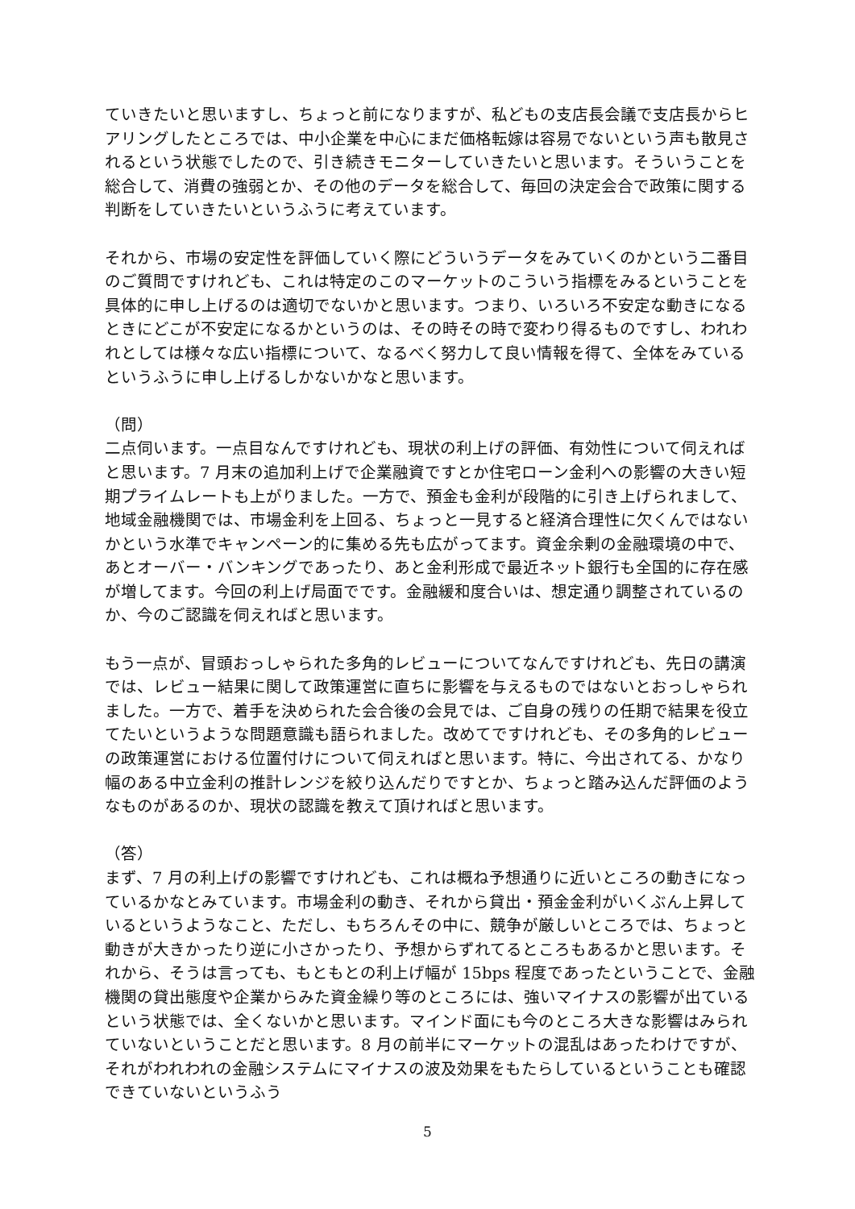ていきたいと思いますし、ちょっと前になりますが、私どもの支店長会議で支店長からヒアリングしたところでは、中小企業を中心にまだ価格転嫁は容易でないという声も散見されるという状態でしたので、引き続きモニターしていきたいと思います。そういうことを総合して、消費の強弱とか、その他のデータを総合して、毎回の決定会合で政策に関する判断をしていきたいというふうに考えています。
それから、市場の安定性を評価していく際にどういうデータをみていくのかという二番目のご質問ですけれども、これは特定のこのマーケットのこういう指標をみるということを具体的に申し上げるのは適切でないかと思います。つまり、いろいろ不安定な動きになるときにどこが不安定になるかというのは、その時その時で変わり得るものですし、われわれとしては様々な広い指標について、なるべく努力して良い情報を得て、全体をみているというふうに申し上げるしかないかなと思います。
（問）
二点伺います。一点目なんですけれども、現状の利上げの評価、有効性について伺えればと思います。7 月末の追加利上げで企業融資ですとか住宅ローン金利への影響の大きい短期プライムレートも上がりました。一方で、預金も金利が段階的に引き上げられまして、地域金融機関では、市場金利を上回る、ちょっと一見すると経済合理性に欠くんではないかという水準でキャンペーン的に集める先も広がってます。資金余剰の金融環境の中で、あとオーバー・バンキングであったり、あと金利形成で最近ネット銀行も全国的に存在感が増してます。今回の利上げ局面でです。金融緩和度合いは、想定通り調整されているのか、今のご認識を伺えればと思います。
もう一点が、冒頭おっしゃられた多角的レビューについてなんですけれども、先日の講演では、レビュー結果に関して政策運営に直ちに影響を与えるものではないとおっしゃられました。一方で、着手を決められた会合後の会見では、ご自身の残りの任期で結果を役立てたいというような問題意識も語られました。改めてですけれども、その多角的レビューの政策運営における位置付けについて伺えればと思います。特に、今出されてる、かなり幅のある中立金利の推計レンジを絞り込んだりですとか、ちょっと踏み込んだ評価のようなものがあるのか、現状の認識を教えて頂ければと思います。
（答）
まず、7 月の利上げの影響ですけれども、これは概ね予想通りに近いところの動きになっているかなとみています。市場金利の動き、それから貸出・預金金利がいくぶん上昇しているというようなこと、ただし、もちろんその中に、競争が厳しいところでは、ちょっと動きが大きかったり逆に小さかったり、予想からずれてるところもあるかと思います。それから、そうは言っても、もともとの利上げ幅が 15bps 程度であったということで、金融機関の貸出態度や企業からみた資金繰り等のところには、強いマイナスの影響が出ているという状態では、全くないかと思います。マインド面にも今のところ大きな影響はみられていないということだと思います。8 月の前半にマーケットの混乱はあったわけですが、それがわれわれの金融システムにマイナスの波及効果をもたらしているということも確認できていないというふう
5